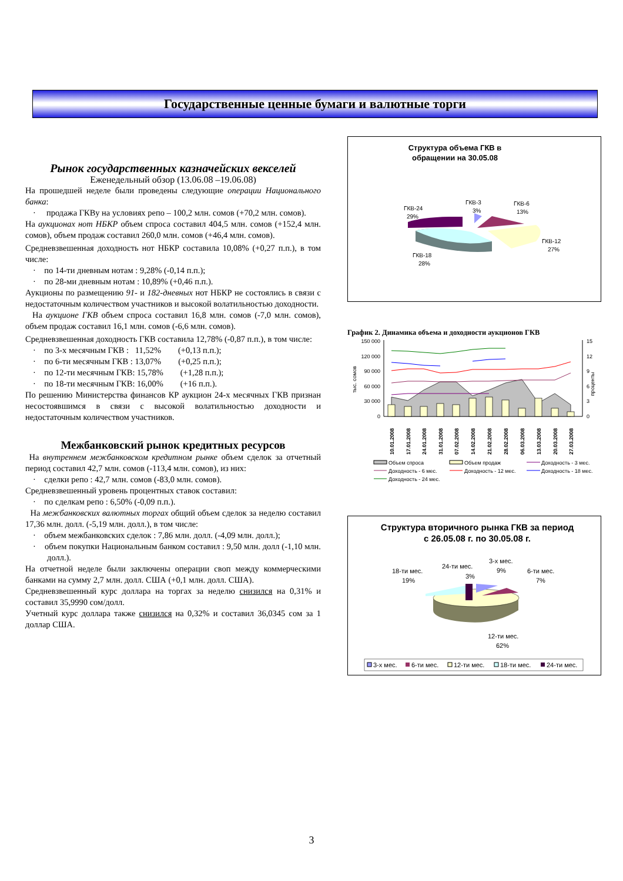Государственные ценные бумаги и валютные торги
Рынок государственных казначейских векселей
Еженедельный обзор (13.06.08 –19.06.08)
На прошедшей неделе были проведены следующие операции Национального банка:
· продажа ГКВу на условиях репо – 100,2 млн. сомов (+70,2 млн. сомов).
На аукционах нот НБКР объем спроса составил 404,5 млн. сомов (+152,4 млн. сомов), объем продаж составил 260,0 млн. сомов (+46,4 млн. сомов).
Средневзвешенная доходность нот НБКР составила 10,08% (+0,27 п.п.), в том числе:
· по 14-ти дневным нотам : 9,28% (-0,14 п.п.);
· по 28-ми дневным нотам : 10,89% (+0,46 п.п.).
Аукционы по размещению 91- и 182-дневных нот НБКР не состоялись в связи с недостаточным количеством участников и высокой волатильностью доходности.
На аукционе ГКВ объем спроса составил 16,8 млн. сомов (-7,0 млн. сомов), объем продаж составил 16,1 млн. сомов (-6,6 млн. сомов).
Средневзвешенная доходность ГКВ составила 12,78% (-0,87 п.п.), в том числе:
· по 3-х месячным ГКВ : 11,52% (+0,13 п.п.);
· по 6-ти месячным ГКВ : 13,07% (+0,25 п.п.);
· по 12-ти месячным ГКВ: 15,78% (+1,28 п.п.);
· по 18-ти месячным ГКВ: 16,00% (+16 п.п.).
По решению Министерства финансов КР аукцион 24-х месячных ГКВ признан несостоявшимся в связи с высокой волатильностью доходности и недостаточным количеством участников.
Межбанковский рынок кредитных ресурсов
На внутреннем межбанковском кредитном рынке объем сделок за отчетный период составил 42,7 млн. сомов (-113,4 млн. сомов), из них:
· сделки репо : 42,7 млн. сомов (-83,0 млн. сомов).
Средневзвешенный уровень процентных ставок составил:
· по сделкам репо : 6,50% (-0,09 п.п.).
На межбанковских валютных торгах общий объем сделок за неделю составил 17,36 млн. долл. (-5,19 млн. долл.), в том числе:
· объем межбанковских сделок : 7,86 млн. долл. (-4,09 млн. долл.);
· объем покупки Национальным банком составил : 9,50 млн. долл (-1,10 млн. долл.).
На отчетной неделе были заключены операции своп между коммерческими банками на сумму 2,7 млн. долл. США (+0,1 млн. долл. США).
Средневзвешенный курс доллара на торгах за неделю снизился на 0,31% и составил 35,9990 сом/долл.
Учетный курс доллара также снизился на 0,32% и составил 36,0345 сом за 1 доллар США.
Структура объема ГКВ в
обращении на 30.05.08
ГКВ-24
29%
ГКВ-3
3%
ГКВ-6
13%
ГКВ-12
27%
ГКВ-18
28%
График 2. Динамика объема и доходности аукционов ГКВ
150 000
120 000
90 000
60 000
30 000
0
15
12
9
6
3
0
тыс. сомов
проценты
10.01.2008
17.01.2008
24.01.2008
31.01.2008
07.02.2008
14.02.2008
21.02.2008
28.02.2008
06.03.2008
13.03.2008
20.03.2008
27.03.2008
Объем спроса
Объем продаж
Доходность - 3 мес.
Доходность - 6 мес.
Доходность - 12 мес.
Доходность - 18 мес.
Доходность - 24 мес.
Структура вторичного рынка ГКВ за период
с 26.05.08 г. по 30.05.08 г.
3-х мес.
9%
24-ти мес.
3%
18-ти мес.
19%
6-ти мес.
7%
12-ти мес.
62%
3-х мес.
6-ти мес.
12-ти мес.
18-ти мес.
24-ти мес.
3